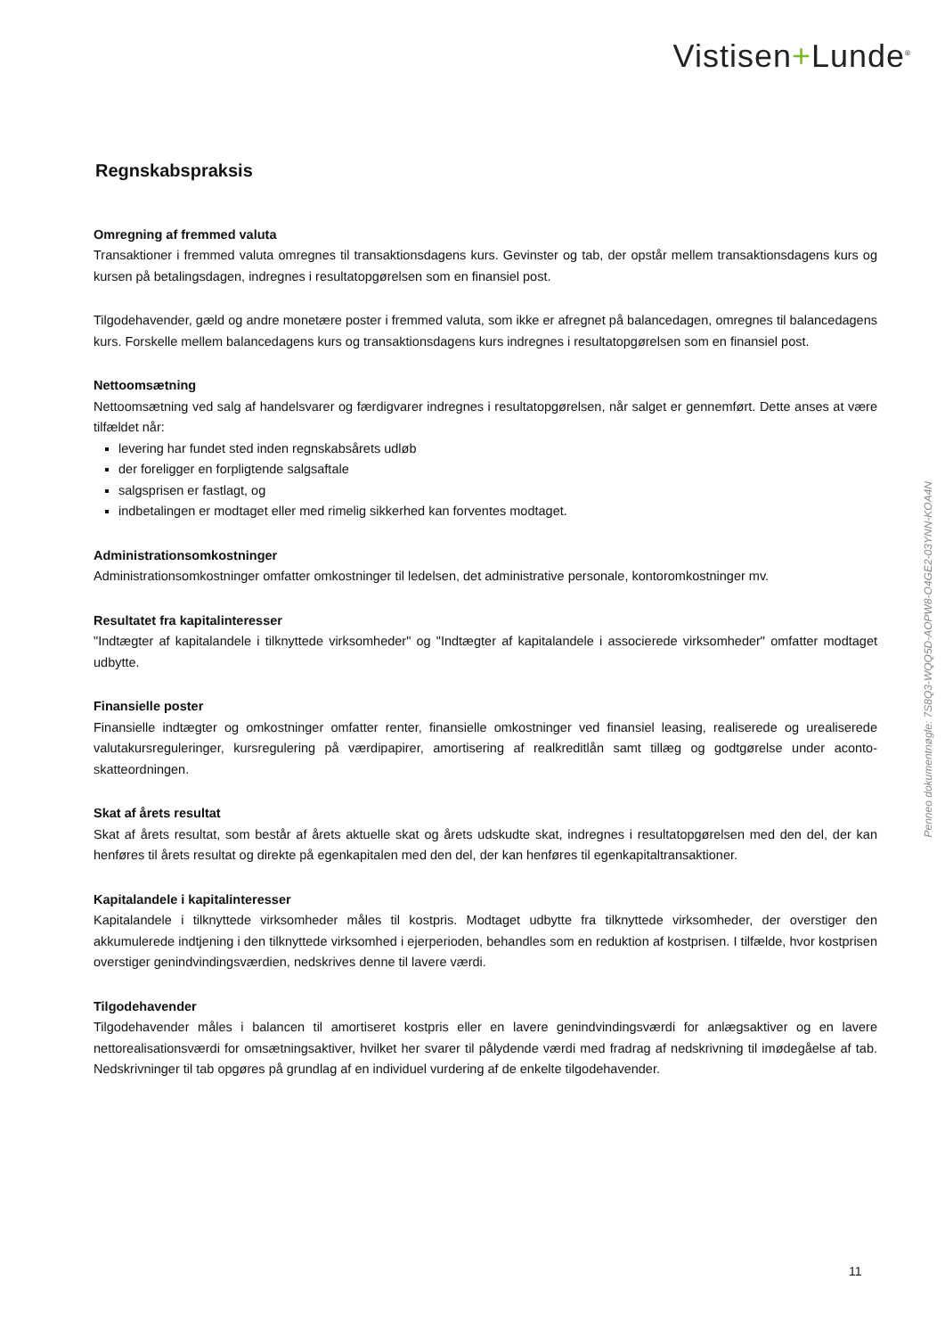Vistisen+Lunde<sup>®</sup>
Regnskabspraksis
Omregning af fremmed valuta
Transaktioner i fremmed valuta omregnes til transaktionsdagens kurs. Gevinster og tab, der opstår mellem transaktionsdagens kurs og kursen på betalingsdagen, indregnes i resultatopgørelsen som en finansiel post.
Tilgodehavender, gæld og andre monetære poster i fremmed valuta, som ikke er afregnet på balancedagen, omregnes til balancedagens kurs. Forskelle mellem balancedagens kurs og transaktionsdagens kurs indregnes i resultatopgørelsen som en finansiel post.
Nettoomsætning
Nettoomsætning ved salg af handelsvarer og færdigvarer indregnes i resultatopgørelsen, når salget er gennemført. Dette anses at være tilfældet når:
levering har fundet sted inden regnskabsårets udløb
der foreligger en forpligtende salgsaftale
salgsprisen er fastlagt, og
indbetalingen er modtaget eller med rimelig sikkerhed kan forventes modtaget.
Administrationsomkostninger
Administrationsomkostninger omfatter omkostninger til ledelsen, det administrative personale, kontoromkostninger mv.
Resultatet fra kapitalinteresser
"Indtægter af kapitalandele i tilknyttede virksomheder" og "Indtægter af kapitalandele i associerede virksomheder" omfatter modtaget udbytte.
Finansielle poster
Finansielle indtægter og omkostninger omfatter renter, finansielle omkostninger ved finansiel leasing, realiserede og urealiserede valutakursreguleringer, kursregulering på værdipapirer, amortisering af realkreditlån samt tillæg og godtgørelse under aconto-skatteordningen.
Skat af årets resultat
Skat af årets resultat, som består af årets aktuelle skat og årets udskudte skat, indregnes i resultatopgørelsen med den del, der kan henføres til årets resultat og direkte på egenkapitalen med den del, der kan henføres til egenkapitaltransaktioner.
Kapitalandele i kapitalinteresser
Kapitalandele i tilknyttede virksomheder måles til kostpris. Modtaget udbytte fra tilknyttede virksomheder, der overstiger den akkumulerede indtjening i den tilknyttede virksomhed i ejerperioden, behandles som en reduktion af kostprisen. I tilfælde, hvor kostprisen overstiger genindvindingsværdien, nedskrives denne til lavere værdi.
Tilgodehavender
Tilgodehavender måles i balancen til amortiseret kostpris eller en lavere genindvindingsværdi for anlægsaktiver og en lavere nettorealisationsværdi for omsætningsaktiver, hvilket her svarer til pålydende værdi med fradrag af nedskrivning til imødegåelse af tab. Nedskrivninger til tab opgøres på grundlag af en individuel vurdering af de enkelte tilgodehavender.
Penneo dokumentnøgle: 7S8Q3-WQQ5D-AOPW8-O4GE2-03YNN-KOA4N
11